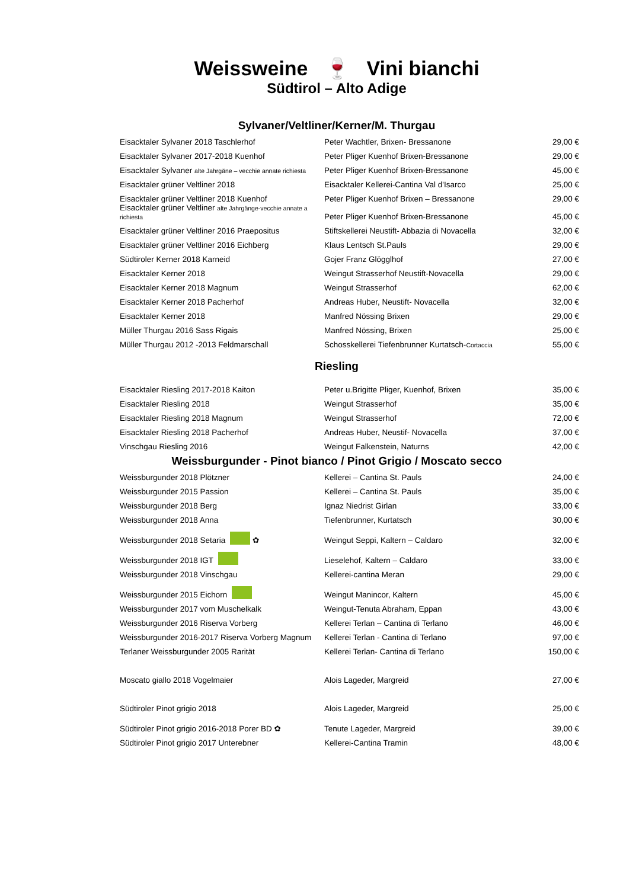Weissweine 🍷 Vini bianchi
Südtirol – Alto Adige
Sylvaner/Veltliner/Kerner/M. Thurgau
| Eisacktaler Sylvaner 2018 Taschlerhof | Peter Wachtler, Brixen- Bressanone | 29,00 € |
| Eisacktaler Sylvaner 2017-2018 Kuenhof | Peter Pliger Kuenhof Brixen-Bressanone | 29,00 € |
| Eisacktaler Sylvaner alte Jahrgäne – vecchie annate richiesta | Peter Pliger Kuenhof Brixen-Bressanone | 45,00 € |
| Eisacktaler grüner Veltliner 2018 | Eisacktaler Kellerei-Cantina Val d'Isarco | 25,00 € |
| Eisacktaler grüner Veltliner 2018 Kuenhof | Peter Pliger Kuenhof Brixen – Bressanone | 29,00 € |
| Eisacktaler grüner Veltliner alte Jahrgänge-vecchie annate a richiesta | Peter Pliger Kuenhof Brixen-Bressanone | 45,00 € |
| Eisacktaler grüner Veltliner 2016 Praepositus | Stiftskellerei Neustift- Abbazia di Novacella | 32,00 € |
| Eisacktaler grüner Veltliner 2016 Eichberg | Klaus Lentsch St.Pauls | 29,00 € |
| Südtiroler Kerner 2018 Karneid | Gojer Franz Glögglhof | 27,00 € |
| Eisacktaler Kerner 2018 | Weingut Strasserhof Neustift-Novacella | 29,00 € |
| Eisacktaler Kerner 2018 Magnum | Weingut Strasserhof | 62,00 € |
| Eisacktaler Kerner 2018 Pacherhof | Andreas Huber, Neustift- Novacella | 32,00 € |
| Eisacktaler Kerner 2018 | Manfred Nössing Brixen | 29,00 € |
| Müller Thurgau 2016 Sass Rigais | Manfred Nössing, Brixen | 25,00 € |
| Müller Thurgau 2012 -2013 Feldmarschall | Schosskellerei Tiefenbrunner Kurtatsch- Cortaccia | 55,00 € |
Riesling
| Eisacktaler Riesling 2017-2018 Kaiton | Peter u.Brigitte Pliger, Kuenhof, Brixen | 35,00 € |
| Eisacktaler Riesling 2018 | Weingut Strasserhof | 35,00 € |
| Eisacktaler Riesling 2018 Magnum | Weingut Strasserhof | 72,00 € |
| Eisacktaler Riesling 2018 Pacherhof | Andreas Huber, Neustif- Novacella | 37,00 € |
| Vinschgau Riesling 2016 | Weingut Falkenstein, Naturns | 42,00 € |
Weissburgunder - Pinot bianco / Pinot Grigio / Moscato secco
| Weissburgunder 2018 Plötzner | Kellerei – Cantina St. Pauls | 24,00 € |
| Weissburgunder 2015 Passion | Kellerei – Cantina St. Pauls | 35,00 € |
| Weissburgunder 2018 Berg | Ignaz Niedrist Girlan | 33,00 € |
| Weissburgunder 2018 Anna | Tiefenbrunner, Kurtatsch | 30,00 € |
| Weissburgunder 2018 Setaria ✿ | Weingut Seppi, Kaltern – Caldaro | 32,00 € |
| Weissburgunder 2018 IGT | Lieselehof, Kaltern – Caldaro | 33,00 € |
| Weissburgunder 2018 Vinschgau | Kellerei-cantina Meran | 29,00 € |
| Weissburgunder 2015 Eichorn | Weingut Manincor, Kaltern | 45,00 € |
| Weissburgunder 2017 vom Muschelkalk | Weingut-Tenuta Abraham, Eppan | 43,00 € |
| Weissburgunder 2016 Riserva Vorberg | Kellerei Terlan – Cantina di Terlano | 46,00 € |
| Weissburgunder 2016-2017 Riserva Vorberg Magnum | Kellerei Terlan - Cantina di Terlano | 97,00 € |
| Terlaner Weissburgunder 2005 Rarität | Kellerei Terlan- Cantina di Terlano | 150,00 € |
| Moscato giallo 2018 Vogelmaier | Alois Lageder, Margreid | 27,00 € |
| Südtiroler Pinot grigio 2018 | Alois Lageder, Margreid | 25,00 € |
| Südtiroler Pinot grigio 2016-2018 Porer BD ✿ | Tenute Lageder, Margreid | 39,00 € |
| Südtiroler Pinot grigio 2017 Unterebner | Kellerei-Cantina Tramin | 48,00 € |